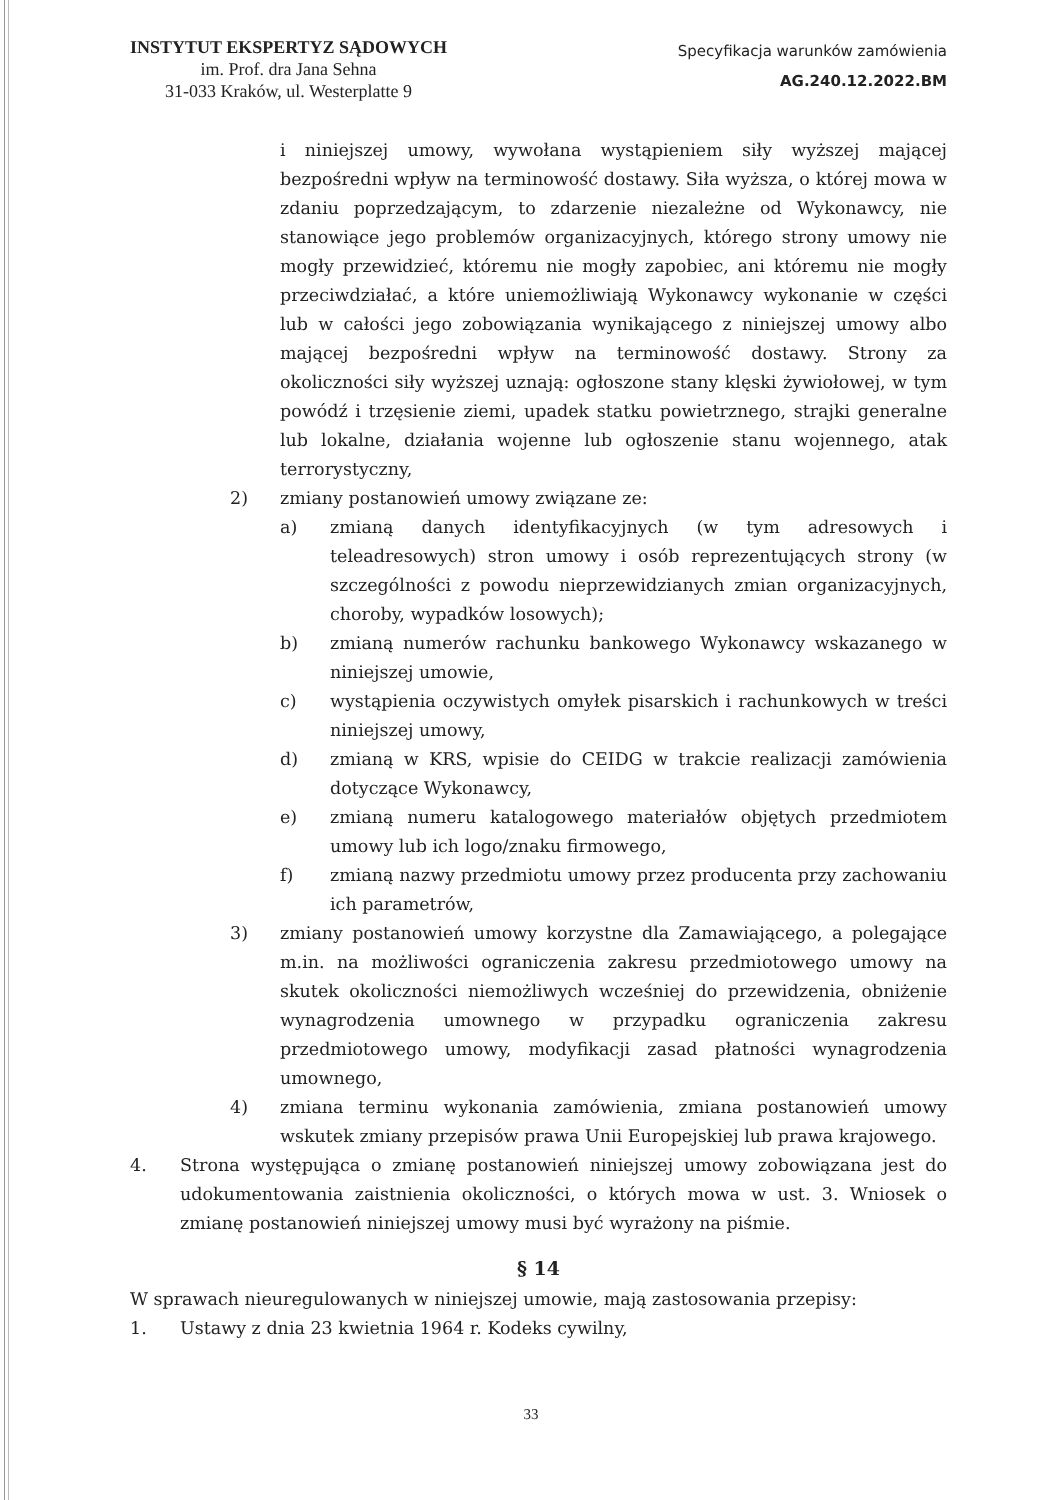INSTYTUT EKSPERTYZ SĄDOWYCH
im. Prof. dra Jana Sehna
31-033 Kraków, ul. Westerplatte 9
Specyfikacja warunków zamówienia
AG.240.12.2022.BM
i niniejszej umowy, wywołana wystąpieniem siły wyższej mającej bezpośredni wpływ na terminowość dostawy. Siła wyższa, o której mowa w zdaniu poprzedzającym, to zdarzenie niezależne od Wykonawcy, nie stanowiące jego problemów organizacyjnych, którego strony umowy nie mogły przewidzieć, któremu nie mogły zapobiec, ani któremu nie mogły przeciwdziałać, a które uniemożliwiają Wykonawcy wykonanie w części lub w całości jego zobowiązania wynikającego z niniejszej umowy albo mającej bezpośredni wpływ na terminowość dostawy. Strony za okoliczności siły wyższej uznają: ogłoszone stany klęski żywiołowej, w tym powódź i trzęsienie ziemi, upadek statku powietrznego, strajki generalne lub lokalne, działania wojenne lub ogłoszenie stanu wojennego, atak terrorystyczny,
2) zmiany postanowień umowy związane ze:
a) zmianą danych identyfikacyjnych (w tym adresowych i teleadresowych) stron umowy i osób reprezentujących strony (w szczególności z powodu nieprzewidzianych zmian organizacyjnych, choroby, wypadków losowych);
b) zmianą numerów rachunku bankowego Wykonawcy wskazanego w niniejszej umowie,
c) wystąpienia oczywistych omyłek pisarskich i rachunkowych w treści niniejszej umowy,
d) zmianą w KRS, wpisie do CEIDG w trakcie realizacji zamówienia dotyczące Wykonawcy,
e) zmianą numeru katalogowego materiałów objętych przedmiotem umowy lub ich logo/znaku firmowego,
f) zmianą nazwy przedmiotu umowy przez producenta przy zachowaniu ich parametrów,
3) zmiany postanowień umowy korzystne dla Zamawiającego, a polegające m.in. na możliwości ograniczenia zakresu przedmiotowego umowy na skutek okoliczności niemożliwych wcześniej do przewidzenia, obniżenie wynagrodzenia umownego w przypadku ograniczenia zakresu przedmiotowego umowy, modyfikacji zasad płatności wynagrodzenia umownego,
4) zmiana terminu wykonania zamówienia, zmiana postanowień umowy wskutek zmiany przepisów prawa Unii Europejskiej lub prawa krajowego.
4. Strona występująca o zmianę postanowień niniejszej umowy zobowiązana jest do udokumentowania zaistnienia okoliczności, o których mowa w ust. 3. Wniosek o zmianę postanowień niniejszej umowy musi być wyrażony na piśmie.
§ 14
W sprawach nieuregulowanych w niniejszej umowie, mają zastosowania przepisy:
1. Ustawy z dnia 23 kwietnia 1964 r. Kodeks cywilny,
33